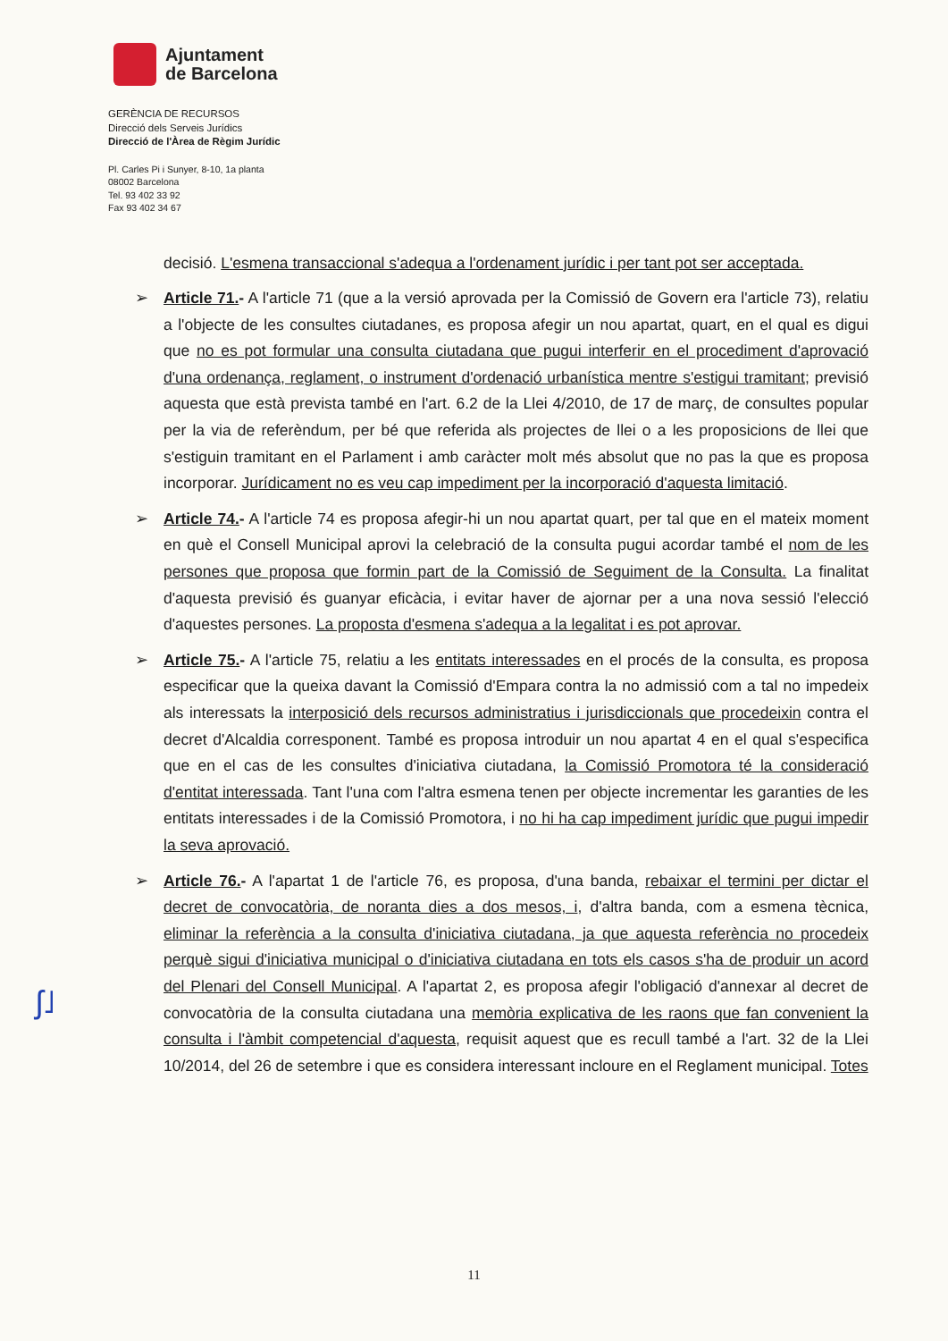Ajuntament
de Barcelona
GERÈNCIA DE RECURSOS
Direcció dels Serveis Jurídics
Direcció de l'Àrea de Règim Jurídic
Pl. Carles Pi i Sunyer, 8-10, 1a planta
08002 Barcelona
Tel. 93 402 33 92
Fax 93 402 34 67
decisió. L'esmena transaccional s'adequa a l'ordenament jurídic i per tant pot ser acceptada.
➢ Article 71.- A l'article 71 (que a la versió aprovada per la Comissió de Govern era l'article 73), relatiu a l'objecte de les consultes ciutadanes, es proposa afegir un nou apartat, quart, en el qual es digui que no es pot formular una consulta ciutadana que pugui interferir en el procediment d'aprovació d'una ordenança, reglament, o instrument d'ordenació urbanística mentre s'estigui tramitant; previsió aquesta que està prevista també en l'art. 6.2 de la Llei 4/2010, de 17 de març, de consultes popular per la via de referèndum, per bé que referida als projectes de llei o a les proposicions de llei que s'estiguin tramitant en el Parlament i amb caràcter molt més absolut que no pas la que es proposa incorporar. Jurídicament no es veu cap impediment per la incorporació d'aquesta limitació.
➢ Article 74.- A l'article 74 es proposa afegir-hi un nou apartat quart, per tal que en el mateix moment en què el Consell Municipal aprovi la celebració de la consulta pugui acordar també el nom de les persones que proposa que formin part de la Comissió de Seguiment de la Consulta. La finalitat d'aquesta previsió és guanyar eficàcia, i evitar haver de ajornar per a una nova sessió l'elecció d'aquestes persones. La proposta d'esmena s'adequa a la legalitat i es pot aprovar.
➢ Article 75.- A l'article 75, relatiu a les entitats interessades en el procés de la consulta, es proposa especificar que la queixa davant la Comissió d'Empara contra la no admissió com a tal no impedeix als interessats la interposició dels recursos administratius i jurisdiccionals que procedeixin contra el decret d'Alcaldia corresponent. També es proposa introduir un nou apartat 4 en el qual s'especifica que en el cas de les consultes d'iniciativa ciutadana, la Comissió Promotora té la consideració d'entitat interessada. Tant l'una com l'altra esmena tenen per objecte incrementar les garanties de les entitats interessades i de la Comissió Promotora, i no hi ha cap impediment jurídic que pugui impedir la seva aprovació.
➢ Article 76.- A l'apartat 1 de l'article 76, es proposa, d'una banda, rebaixar el termini per dictar el decret de convocatòria, de noranta dies a dos mesos, i, d'altra banda, com a esmena tècnica, eliminar la referència a la consulta d'iniciativa ciutadana, ja que aquesta referència no procedeix perquè sigui d'iniciativa municipal o d'iniciativa ciutadana en tots els casos s'ha de produir un acord del Plenari del Consell Municipal. A l'apartat 2, es proposa afegir l'obligació d'annexar al decret de convocatòria de la consulta ciutadana una memòria explicativa de les raons que fan convenient la consulta i l'àmbit competencial d'aquesta, requisit aquest que es recull també a l'art. 32 de la Llei 10/2014, del 26 de setembre i que es considera interessant incloure en el Reglament municipal. Totes
ʃ˩
11